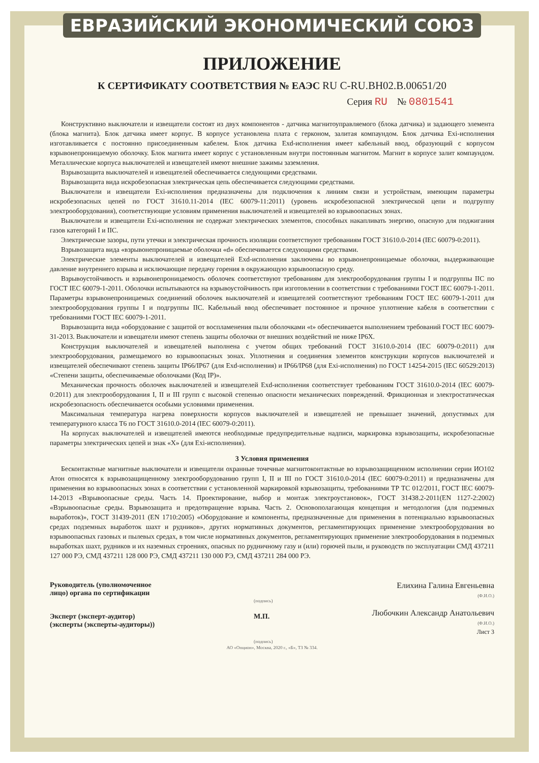ЕВРАЗИЙСКИЙ ЭКОНОМИЧЕСКИЙ СОЮЗ
ПРИЛОЖЕНИЕ
К СЕРТИФИКАТУ СООТВЕТСТВИЯ № ЕАЭС RU C-RU.ВН02.В.00651/20
Серия RU № 0801541
Конструктивно выключатели и извещатели состоят из двух компонентов - датчика магнитоуправляемого (блока датчика) и задающего элемента (блока магнита). Блок датчика имеет корпус. В корпусе установлена плата с герконом, залитая компаундом. Блок датчика Exi-исполнения изготавливается с постоянно присоединенным кабелем. Блок датчика Exd-исполнения имеет кабельный ввод, образующий с корпусом взрывонепроницаемую оболочку. Блок магнита имеет корпус с установленным внутри постоянным магнитом. Магнит в корпусе залит компаундом. Металлические корпуса выключателей и извещателей имеют внешние зажимы заземления.
Взрывозащита выключателей и извещателей обеспечивается следующими средствами.
Взрывозащита вида искробезопасная электрическая цепь обеспечивается следующими средствами.
Выключатели и извещатели Exi-исполнения предназначены для подключения к линиям связи и устройствам, имеющим параметры искробезопасных цепей по ГОСТ 31610.11-2014 (IEC 60079-11:2011) (уровень искробезопасной электрической цепи и подгруппу электрооборудования), соответствующие условиям применения выключателей и извещателей во взрывоопасных зонах.
Выключатели и извещатели Exi-исполнения не содержат электрических элементов, способных накапливать энергию, опасную для поджигания газов категорий I и IIC.
Электрические зазоры, пути утечки и электрическая прочность изоляции соответствуют требованиям ГОСТ 31610.0-2014 (IEC 60079-0:2011).
Взрывозащита вида «взрывонепроницаемые оболочки «d» обеспечивается следующими средствами.
Электрические элементы выключателей и извещателей Exd-исполнения заключены во взрывонепроницаемые оболочки, выдерживающие давление внутреннего взрыва и исключающие передачу горения в окружающую взрывоопасную среду.
Взрывоустойчивость и взрывонепроницаемость оболочек соответствуют требованиям для электрооборудования группы I и подгруппы IIC по ГОСТ IEC 60079-1-2011. Оболочки испытываются на взрывоустойчивость при изготовлении в соответствии с требованиями ГОСТ IEC 60079-1-2011. Параметры взрывонепроницаемых соединений оболочек выключателей и извещателей соответствуют требованиям ГОСТ IEC 60079-1-2011 для электрооборудования группы I и подгруппы IIC. Кабельный ввод обеспечивает постоянное и прочное уплотнение кабеля в соответствии с требованиями ГОСТ IEC 60079-1-2011.
Взрывозащита вида «оборудование с защитой от воспламенения пыли оболочками «t» обеспечивается выполнением требований ГОСТ IEC 60079-31-2013. Выключатели и извещатели имеют степень защиты оболочки от внешних воздействий не ниже IP6X.
Конструкция выключателей и извещателей выполнена с учетом общих требований ГОСТ 31610.0-2014 (IEC 60079-0:2011) для электрооборудования, размещаемого во взрывоопасных зонах. Уплотнения и соединения элементов конструкции корпусов выключателей и извещателей обеспечивают степень защиты IP66/IP67 (для Exd-исполнения) и IP66/IP68 (для Exi-исполнения) по ГОСТ 14254-2015 (IEC 60529:2013) «Степени защиты, обеспечиваемые оболочками (Код IP)».
Механическая прочность оболочек выключателей и извещателей Exd-исполнения соответствует требованиям ГОСТ 31610.0-2014 (IEC 60079-0:2011) для электрооборудования I, II и III групп с высокой степенью опасности механических повреждений. Фрикционная и электростатическая искробезопасность обеспечивается особыми условиями применения.
Максимальная температура нагрева поверхности корпусов выключателей и извещателей не превышает значений, допустимых для температурного класса Т6 по ГОСТ 31610.0-2014 (IEC 60079-0:2011).
На корпусах выключателей и извещателей имеются необходимые предупредительные надписи, маркировка взрывозащиты, искробезопасные параметры электрических цепей и знак «X» (для Exi-исполнения).
3 Условия применения
Бесконтактные магнитные выключатели и извещатели охранные точечные магнитоконтактные во взрывозащищенном исполнении серии ИО102 Атон относятся к взрывозащищенному электрооборудованию групп I, II и III по ГОСТ 31610.0-2014 (IEC 60079-0:2011) и предназначены для применения во взрывоопасных зонах в соответствии с установленной маркировкой взрывозащиты, требованиями ТР ТС 012/2011, ГОСТ IEC 60079-14-2013 «Взрывоопасные среды. Часть 14. Проектирование, выбор и монтаж электроустановок», ГОСТ 31438.2-2011(EN 1127-2:2002) «Взрывоопасные среды. Взрывозащита и предотвращение взрыва. Часть 2. Основополагающая концепция и методология (для подземных выработок)», ГОСТ 31439-2011 (EN 1710:2005) «Оборудование и компоненты, предназначенные для применения в потенциально взрывоопасных средах подземных выработок шахт и рудников», других нормативных документов, регламентирующих применение электрооборудования во взрывоопасных газовых и пылевых средах, в том числе нормативных документов, регламентирующих применение электрооборудования в подземных выработках шахт, рудников и их наземных строениях, опасных по рудничному газу и (или) горючей пыли, и руководств по эксплуатации СМД 437211 127 000 РЭ, СМД 437211 128 000 РЭ, СМД 437211 130 000 РЭ, СМД 437211 284 000 РЭ.
Руководитель (уполномоченное
лицо) органа по сертификации
Эксперт (эксперт-аудитор)
(эксперты (эксперты-аудиторы))
(подпись)
М.П.
(подпись)
Елихина Галина Евгеньевна
(Ф.И.О.)
Любочкин Александр Анатольевич
(Ф.И.О.)
Лист 3
АО «Опцион», Москва, 2020 г., «Б», ТЗ № 334.